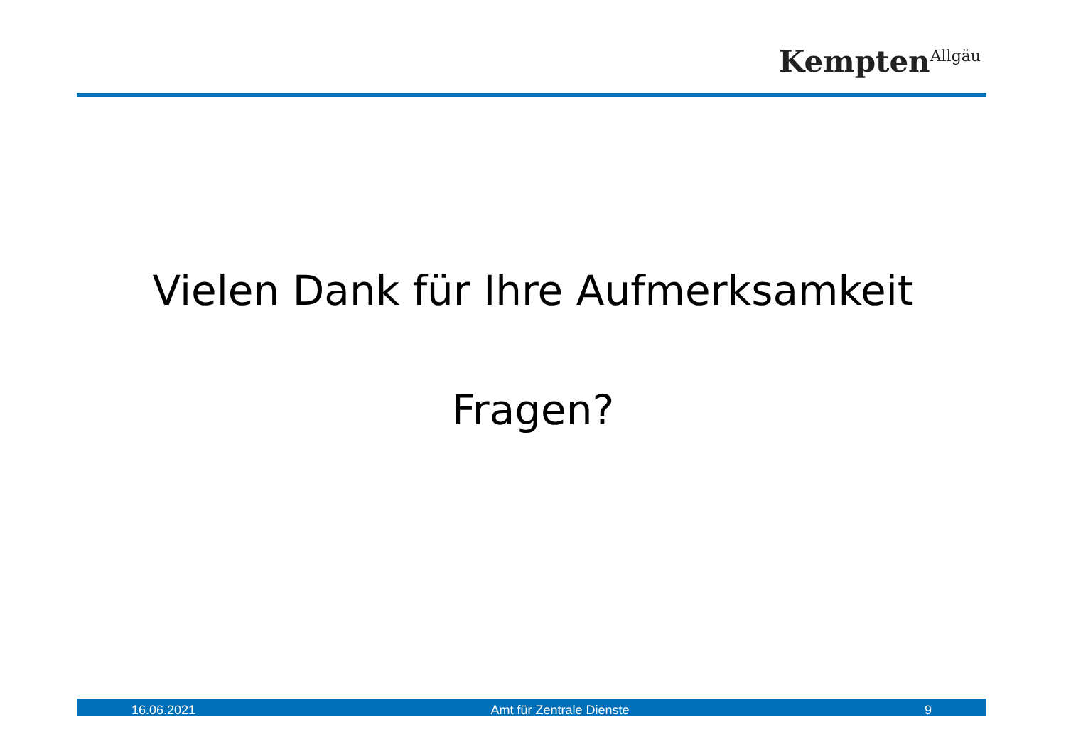Kempten<sup>Allgäu</sup>
Vielen Dank für Ihre Aufmerksamkeit
Fragen?
16.06.2021 Amt für Zentrale Dienste 9